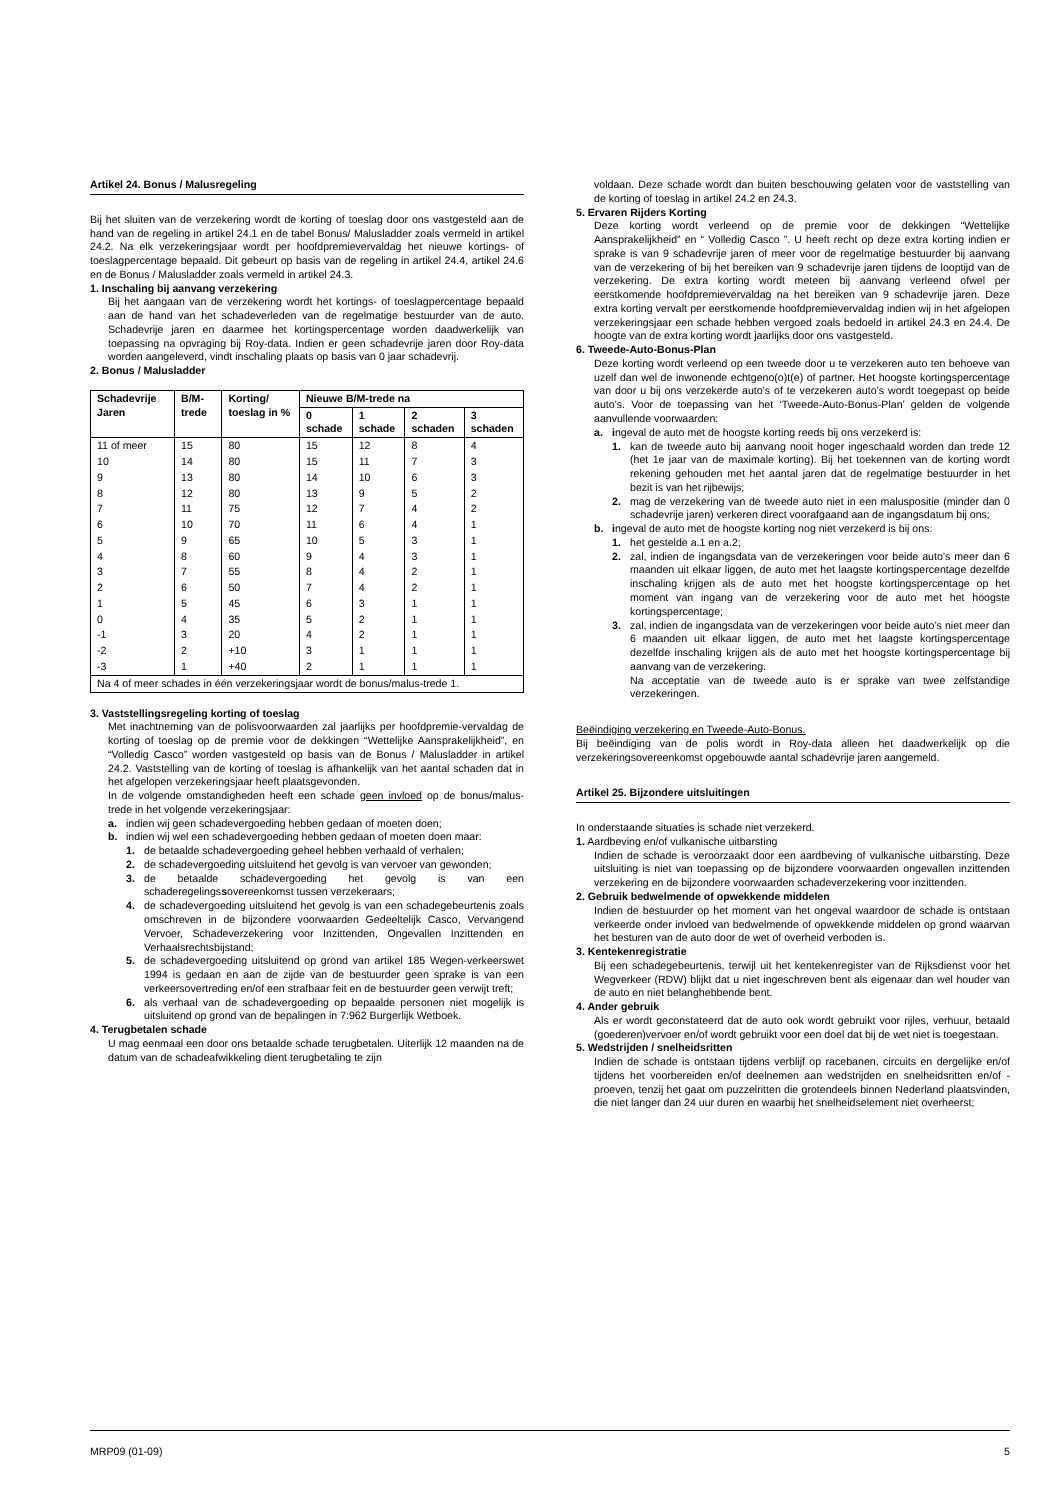Artikel 24. Bonus / Malusregeling
Bij het sluiten van de verzekering wordt de korting of toeslag door ons vastgesteld aan de hand van de regeling in artikel 24.1 en de tabel Bonus/ Malusladder zoals vermeld in artikel 24.2. Na elk verzekeringsjaar wordt per hoofdpremievervaldag het nieuwe kortings- of toeslagpercentage bepaald. Dit gebeurt op basis van de regeling in artikel 24.4, artikel 24.6 en de Bonus / Malusladder zoals vermeld in artikel 24.3.
1. Inschaling bij aanvang verzekering
Bij het aangaan van de verzekering wordt het kortings- of toeslagpercentage bepaald aan de hand van het schadeverleden van de regelmatige bestuurder van de auto. Schadevrije jaren en daarmee het kortingspercentage worden daadwerkelijk van toepassing na opvraging bij Roy-data. Indien er geen schadevrije jaren door Roy-data worden aangeleverd, vindt inschaling plaats op basis van 0 jaar schadevrij.
2. Bonus / Malusladder
| Schadevrije Jaren | B/M-trede | Korting/ toeslag in % | Nieuwe B/M-trede na | | | |
| --- | --- | --- | --- | --- | --- | --- |
| | | | 0 schade | 1 schade | 2 schaden | 3 schaden |
| 11 of meer | 15 | 80 | 15 | 12 | 8 | 4 |
| 10 | 14 | 80 | 15 | 11 | 7 | 3 |
| 9 | 13 | 80 | 14 | 10 | 6 | 3 |
| 8 | 12 | 80 | 13 | 9 | 5 | 2 |
| 7 | 11 | 75 | 12 | 7 | 4 | 2 |
| 6 | 10 | 70 | 11 | 6 | 4 | 1 |
| 5 | 9 | 65 | 10 | 5 | 3 | 1 |
| 4 | 8 | 60 | 9 | 4 | 3 | 1 |
| 3 | 7 | 55 | 8 | 4 | 2 | 1 |
| 2 | 6 | 50 | 7 | 4 | 2 | 1 |
| 1 | 5 | 45 | 6 | 3 | 1 | 1 |
| 0 | 4 | 35 | 5 | 2 | 1 | 1 |
| -1 | 3 | 20 | 4 | 2 | 1 | 1 |
| -2 | 2 | +10 | 3 | 1 | 1 | 1 |
| -3 | 1 | +40 | 2 | 1 | 1 | 1 |
| Na 4 of meer schades in één verzekeringsjaar wordt de bonus/malus-trede 1. | | | | | | |
3. Vaststellingsregeling korting of toeslag
Met inachtneming van de polisvoorwaarden zal jaarlijks per hoofdpremie-vervaldag de korting of toeslag op de premie voor de dekkingen “Wettelijke Aansprakelijkheid”, en “Volledig Casco” worden vastgesteld op basis van de Bonus / Malusladder in artikel 24.2. Vaststelling van de korting of toeslag is afhankelijk van het aantal schaden dat in het afgelopen verzekeringsjaar heeft plaatsgevonden.
In de volgende omstandigheden heeft een schade geen invloed op de bonus/malus-trede in het volgende verzekeringsjaar:
a. indien wij geen schadevergoeding hebben gedaan of moeten doen;
b. indien wij wel een schadevergoeding hebben gedaan of moeten doen maar:
1. de betaalde schadevergoeding geheel hebben verhaald of verhalen;
2. de schadevergoeding uitsluitend het gevolg is van vervoer van gewonden;
3. de betaalde schadevergoeding het gevolg is van een schaderegelingssovereenkomst tussen verzekeraars;
4. de schadevergoeding uitsluitend het gevolg is van een schadegebeurtenis zoals omschreven in de bijzondere voorwaarden Gedeeltelijk Casco, Vervangend Vervoer, Schadeverzekering voor Inzittenden, Ongevallen Inzittenden en Verhaalsrechtsbijstand;
5. de schadevergoeding uitsluitend op grond van artikel 185 Wegen-verkeerswet 1994 is gedaan en aan de zijde van de bestuurder geen sprake is van een verkeersovertreding en/of een strafbaar feit en de bestuurder geen verwijt treft;
6. als verhaal van de schadevergoeding op bepaalde personen niet mogelijk is uitsluitend op grond van de bepalingen in 7:962 Burgerlijk Wetboek.
4. Terugbetalen schade
U mag eenmaal een door ons betaalde schade terugbetalen. Uiterlijk 12 maanden na de datum van de schadeafwikkeling dient terugbetaling te zijn
voldaan. Deze schade wordt dan buiten beschouwing gelaten voor de vaststelling van de korting of toeslag in artikel 24.2 en 24.3.
5. Ervaren Rijders Korting
Deze korting wordt verleend op de premie voor de dekkingen “Wettelijke Aansprakelijkheid” en “ Volledig Casco ”. U heeft recht op deze extra korting indien er sprake is van 9 schadevrije jaren of meer voor de regelmatige bestuurder bij aanvang van de verzekering of bij het bereiken van 9 schadevrije jaren tijdens de looptijd van de verzekering. De extra korting wordt meteen bij aanvang verleend ofwel per eerstkomende hoofdpremievervaldag na het bereiken van 9 schadevrije jaren. Deze extra korting vervalt per eerstkomende hoofdpremievervaldag indien wij in het afgelopen verzekeringsjaar een schade hebben vergoed zoals bedoeld in artikel 24.3 en 24.4. De hoogte van de extra korting wordt jaarlijks door ons vastgesteld.
6. Tweede-Auto-Bonus-Plan
Deze korting wordt verleend op een tweede door u te verzekeren auto ten behoeve van uzelf dan wel de inwonende echtgeno(o)t(e) of partner. Het hoogste kortingspercentage van door u bij ons verzekerde auto’s of te verzekeren auto’s wordt toegepast op beide auto’s. Voor de toepassing van het ‘Tweede-Auto-Bonus-Plan’ gelden de volgende aanvullende voorwaarden:
a. ingeval de auto met de hoogste korting reeds bij ons verzekerd is:
1. kan de tweede auto bij aanvang nooit hoger ingeschaald worden dan trede 12 (het 1e jaar van de maximale korting). Bij het toekennen van de korting wordt rekening gehouden met het aantal jaren dat de regelmatige bestuurder in het bezit is van het rijbewijs;
2. mag de verzekering van de tweede auto niet in een maluspositie (minder dan 0 schadevrije jaren) verkeren direct voorafgaand aan de ingangsdatum bij ons;
b. ingeval de auto met de hoogste korting nog niet verzekerd is bij ons:
1. het gestelde a.1 en a.2;
2. zal, indien de ingangsdata van de verzekeringen voor beide auto’s meer dan 6 maanden uit elkaar liggen, de auto met het laagste kortingspercentage dezelfde inschaling krijgen als de auto met het hoogste kortingspercentage op het moment van ingang van de verzekering voor de auto met het hoogste kortingspercentage;
3. zal, indien de ingangsdata van de verzekeringen voor beide auto’s niet meer dan 6 maanden uit elkaar liggen, de auto met het laagste kortingspercentage dezelfde inschaling krijgen als de auto met het hoogste kortingspercentage bij aanvang van de verzekering.
Na acceptatie van de tweede auto is er sprake van twee zelfstandige verzekeringen.
Beëindiging verzekering en Tweede-Auto-Bonus.
Bij beëindiging van de polis wordt in Roy-data alleen het daadwerkelijk op die verzekeringsovereenkomst opgebouwde aantal schadevrije jaren aangemeld.
Artikel 25. Bijzondere uitsluitingen
In onderstaande situaties is schade niet verzekerd.
1. Aardbeving en/of vulkanische uitbarsting
Indien de schade is veroorzaakt door een aardbeving of vulkanische uitbarsting. Deze uitsluiting is niet van toepassing op de bijzondere voorwaarden ongevallen inzittenden verzekering en de bijzondere voorwaarden schadeverzekering voor inzittenden.
2. Gebruik bedwelmende of opwekkende middelen
Indien de bestuurder op het moment van het ongeval waardoor de schade is ontstaan verkeerde onder invloed van bedwelmende of opwekkende middelen op grond waarvan het besturen van de auto door de wet of overheid verboden is.
3. Kentekenregistratie
Bij een schadegebeurtenis, terwijl uit het kentekenregister van de Rijksdienst voor het Wegverkeer (RDW) blijkt dat u niet ingeschreven bent als eigenaar dan wel houder van de auto en niet belanghebbende bent.
4. Ander gebruik
Als er wordt geconstateerd dat de auto ook wordt gebruikt voor rijles, verhuur, betaald (goederen)vervoer en/of wordt gebruikt voor een doel dat bij de wet niet is toegestaan.
5. Wedstrijden / snelheidsritten
Indien de schade is ontstaan tijdens verblijf op racebanen, circuits en dergelijke en/of tijdens het voorbereiden en/of deelnemen aan wedstrijden en snelheidsritten en/of -proeven, tenzij het gaat om puzzelritten die grotendeels binnen Nederland plaatsvinden, die niet langer dan 24 uur duren en waarbij het snelheidselement niet overheerst;
MRP09 (01-09) 5